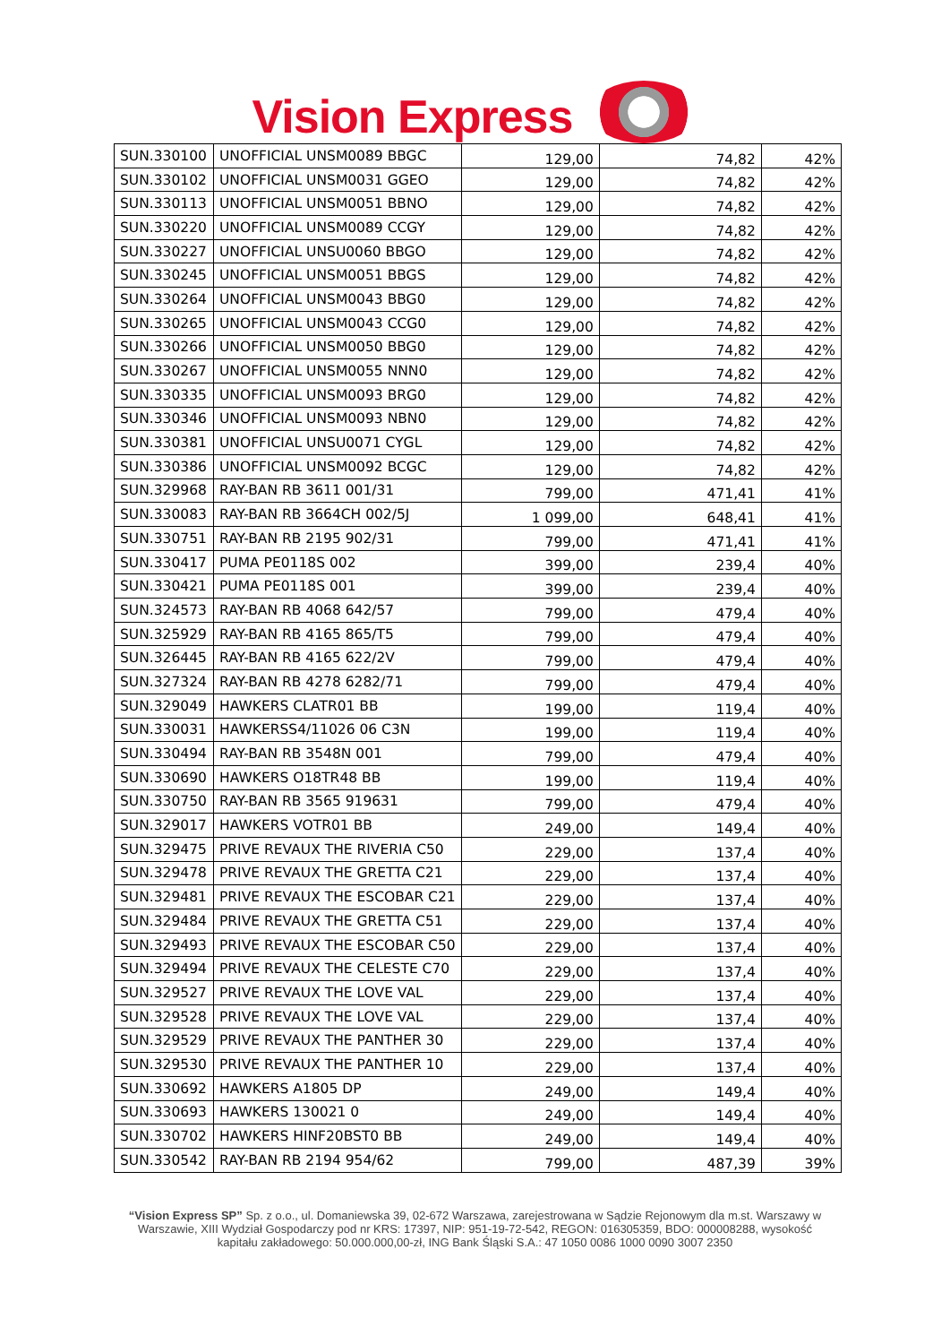Vision Express
| SUN.330100 | UNOFFICIAL UNSM0089 BBGC | 129,00 | 74,82 | 42% |
| SUN.330102 | UNOFFICIAL UNSM0031 GGEO | 129,00 | 74,82 | 42% |
| SUN.330113 | UNOFFICIAL UNSM0051 BBNO | 129,00 | 74,82 | 42% |
| SUN.330220 | UNOFFICIAL UNSM0089 CCGY | 129,00 | 74,82 | 42% |
| SUN.330227 | UNOFFICIAL UNSU0060 BBGO | 129,00 | 74,82 | 42% |
| SUN.330245 | UNOFFICIAL UNSM0051 BBGS | 129,00 | 74,82 | 42% |
| SUN.330264 | UNOFFICIAL UNSM0043 BBG0 | 129,00 | 74,82 | 42% |
| SUN.330265 | UNOFFICIAL UNSM0043 CCG0 | 129,00 | 74,82 | 42% |
| SUN.330266 | UNOFFICIAL UNSM0050 BBG0 | 129,00 | 74,82 | 42% |
| SUN.330267 | UNOFFICIAL UNSM0055 NNN0 | 129,00 | 74,82 | 42% |
| SUN.330335 | UNOFFICIAL UNSM0093 BRG0 | 129,00 | 74,82 | 42% |
| SUN.330346 | UNOFFICIAL UNSM0093 NBN0 | 129,00 | 74,82 | 42% |
| SUN.330381 | UNOFFICIAL UNSU0071 CYGL | 129,00 | 74,82 | 42% |
| SUN.330386 | UNOFFICIAL UNSM0092 BCGC | 129,00 | 74,82 | 42% |
| SUN.329968 | RAY-BAN RB 3611 001/31 | 799,00 | 471,41 | 41% |
| SUN.330083 | RAY-BAN RB 3664CH 002/5J | 1 099,00 | 648,41 | 41% |
| SUN.330751 | RAY-BAN RB 2195 902/31 | 799,00 | 471,41 | 41% |
| SUN.330417 | PUMA PE0118S 002 | 399,00 | 239,4 | 40% |
| SUN.330421 | PUMA PE0118S 001 | 399,00 | 239,4 | 40% |
| SUN.324573 | RAY-BAN RB 4068 642/57 | 799,00 | 479,4 | 40% |
| SUN.325929 | RAY-BAN RB 4165 865/T5 | 799,00 | 479,4 | 40% |
| SUN.326445 | RAY-BAN RB 4165 622/2V | 799,00 | 479,4 | 40% |
| SUN.327324 | RAY-BAN RB 4278 6282/71 | 799,00 | 479,4 | 40% |
| SUN.329049 | HAWKERS CLATR01 BB | 199,00 | 119,4 | 40% |
| SUN.330031 | HAWKERSS4/11026 06 C3N | 199,00 | 119,4 | 40% |
| SUN.330494 | RAY-BAN RB 3548N 001 | 799,00 | 479,4 | 40% |
| SUN.330690 | HAWKERS O18TR48 BB | 199,00 | 119,4 | 40% |
| SUN.330750 | RAY-BAN RB 3565 919631 | 799,00 | 479,4 | 40% |
| SUN.329017 | HAWKERS VOTR01 BB | 249,00 | 149,4 | 40% |
| SUN.329475 | PRIVE REVAUX THE RIVERIA C50 | 229,00 | 137,4 | 40% |
| SUN.329478 | PRIVE REVAUX THE GRETTA C21 | 229,00 | 137,4 | 40% |
| SUN.329481 | PRIVE REVAUX THE ESCOBAR C21 | 229,00 | 137,4 | 40% |
| SUN.329484 | PRIVE REVAUX THE GRETTA C51 | 229,00 | 137,4 | 40% |
| SUN.329493 | PRIVE REVAUX THE ESCOBAR C50 | 229,00 | 137,4 | 40% |
| SUN.329494 | PRIVE REVAUX THE CELESTE C70 | 229,00 | 137,4 | 40% |
| SUN.329527 | PRIVE REVAUX THE LOVE VAL | 229,00 | 137,4 | 40% |
| SUN.329528 | PRIVE REVAUX THE LOVE VAL | 229,00 | 137,4 | 40% |
| SUN.329529 | PRIVE REVAUX THE PANTHER 30 | 229,00 | 137,4 | 40% |
| SUN.329530 | PRIVE REVAUX THE PANTHER 10 | 229,00 | 137,4 | 40% |
| SUN.330692 | HAWKERS A1805 DP | 249,00 | 149,4 | 40% |
| SUN.330693 | HAWKERS 130021 0 | 249,00 | 149,4 | 40% |
| SUN.330702 | HAWKERS HINF20BST0 BB | 249,00 | 149,4 | 40% |
| SUN.330542 | RAY-BAN RB 2194 954/62 | 799,00 | 487,39 | 39% |
“Vision Express SP” Sp. z o.o., ul. Domaniewska 39, 02-672 Warszawa, zarejestrowana w Sądzie Rejonowym dla m.st. Warszawy w Warszawie, XIII Wydział Gospodarczy pod nr KRS: 17397, NIP: 951-19-72-542, REGON: 016305359, BDO: 000008288, wysokość kapitału zakładowego: 50.000.000,00-zł, ING Bank Śląski S.A.: 47 1050 0086 1000 0090 3007 2350